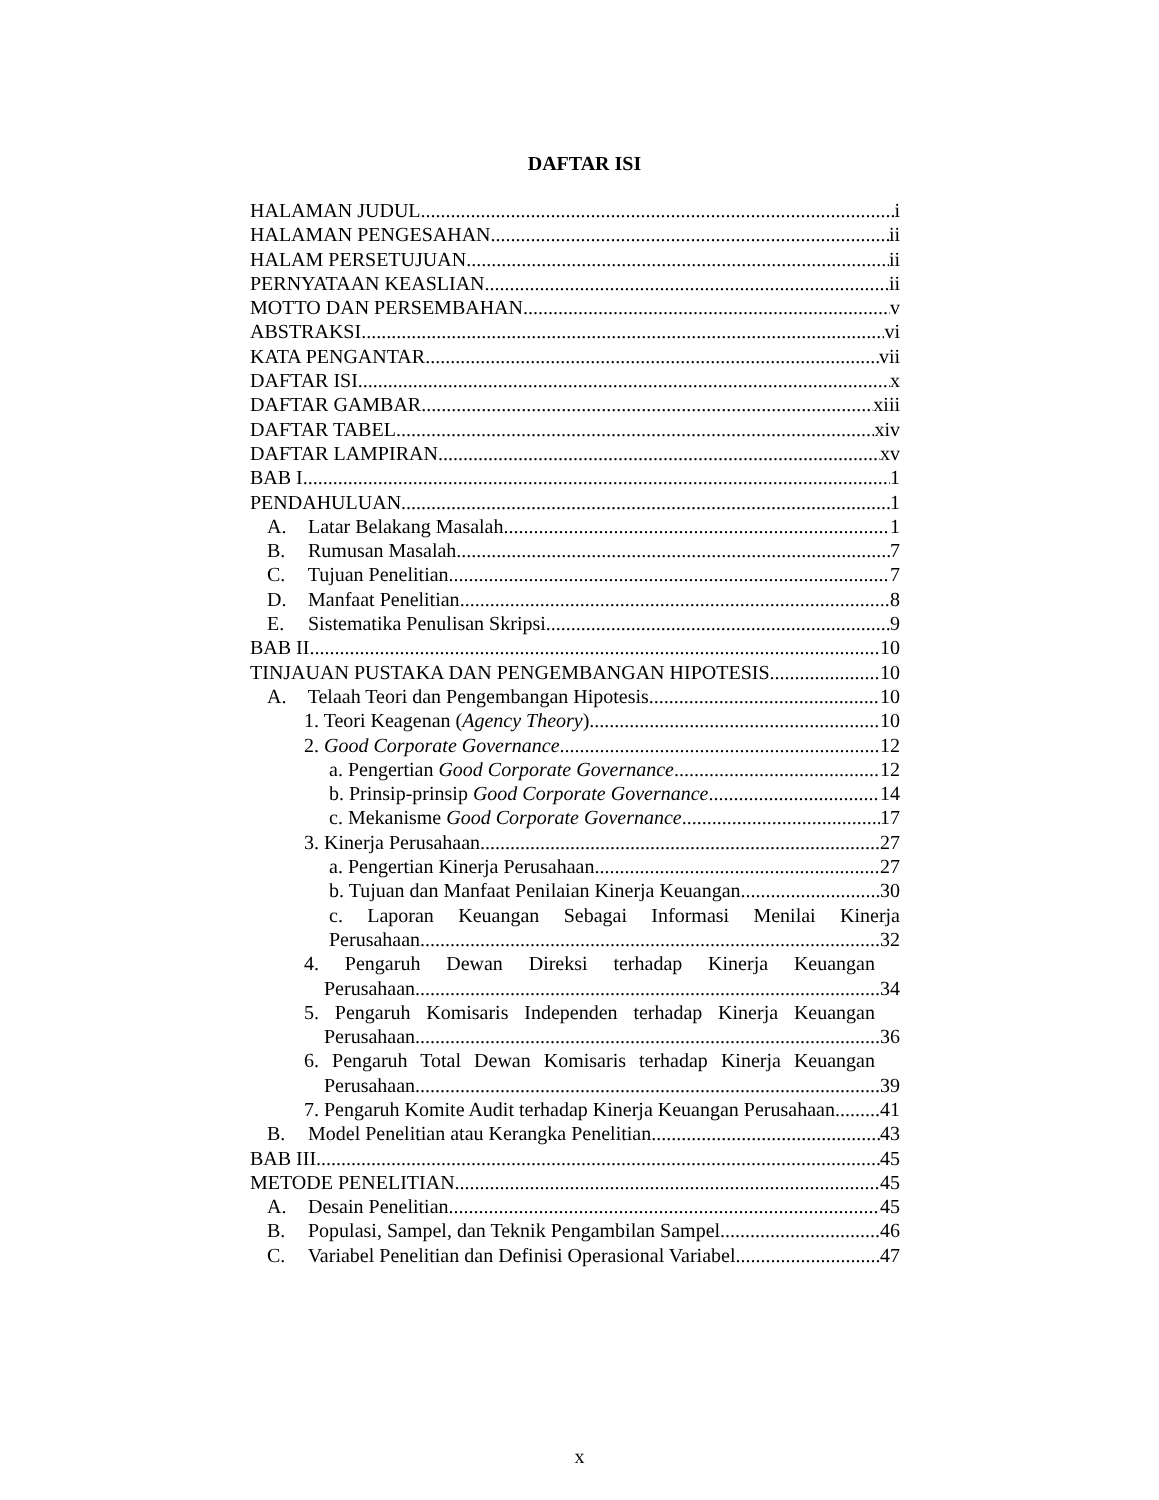DAFTAR ISI
HALAMAN JUDUL i
HALAMAN PENGESAHAN ii
HALAM PERSETUJUAN ii
PERNYATAAN KEASLIAN ii
MOTTO DAN PERSEMBAHAN v
ABSTRAKSI vi
KATA PENGANTAR vii
DAFTAR ISI x
DAFTAR GAMBAR xiii
DAFTAR TABEL xiv
DAFTAR LAMPIRAN xv
BAB I 1
PENDAHULUAN 1
A. Latar Belakang Masalah 1
B. Rumusan Masalah 7
C. Tujuan Penelitian 7
D. Manfaat Penelitian 8
E. Sistematika Penulisan Skripsi 9
BAB II 10
TINJAUAN PUSTAKA DAN PENGEMBANGAN HIPOTESIS 10
A. Telaah Teori dan Pengembangan Hipotesis 10
1. Teori Keagenan (Agency Theory) 10
2. Good Corporate Governance 12
a. Pengertian Good Corporate Governance 12
b. Prinsip-prinsip Good Corporate Governance 14
c. Mekanisme Good Corporate Governance 17
3. Kinerja Perusahaan 27
a. Pengertian Kinerja Perusahaan 27
b. Tujuan dan Manfaat Penilaian Kinerja Keuangan 30
c. Laporan Keuangan Sebagai Informasi Menilai Kinerja
Perusahaan 32
4. Pengaruh Dewan Direksi terhadap Kinerja Keuangan
Perusahaan 34
5. Pengaruh Komisaris Independen terhadap Kinerja Keuangan
Perusahaan 36
6. Pengaruh Total Dewan Komisaris terhadap Kinerja Keuangan
Perusahaan 39
7. Pengaruh Komite Audit terhadap Kinerja Keuangan Perusahaan 41
B. Model Penelitian atau Kerangka Penelitian. 43
BAB III 45
METODE PENELITIAN 45
A. Desain Penelitian 45
B. Populasi, Sampel, dan Teknik Pengambilan Sampel 46
C. Variabel Penelitian dan Definisi Operasional Variabel 47
x